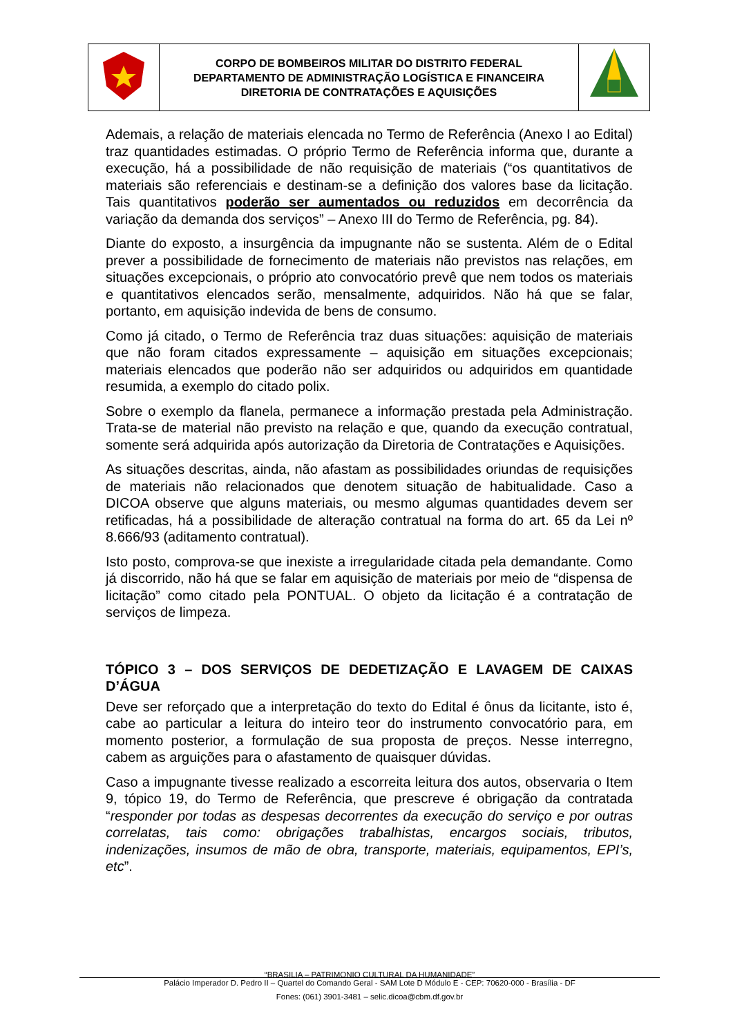| | CORPO DE BOMBEIROS MILITAR DO DISTRITO FEDERAL DEPARTAMENTO DE ADMINISTRAÇÃO LOGÍSTICA E FINANCEIRA DIRETORIA DE CONTRATAÇÕES E AQUISIÇÕES | |
Ademais, a relação de materiais elencada no Termo de Referência (Anexo I ao Edital) traz quantidades estimadas. O próprio Termo de Referência informa que, durante a execução, há a possibilidade de não requisição de materiais (“os quantitativos de materiais são referenciais e destinam-se a definição dos valores base da licitação. Tais quantitativos poderão ser aumentados ou reduzidos em decorrência da variação da demanda dos serviços” – Anexo III do Termo de Referência, pg. 84).
Diante do exposto, a insurgência da impugnante não se sustenta. Além de o Edital prever a possibilidade de fornecimento de materiais não previstos nas relações, em situações excepcionais, o próprio ato convocatório prevê que nem todos os materiais e quantitativos elencados serão, mensalmente, adquiridos. Não há que se falar, portanto, em aquisição indevida de bens de consumo.
Como já citado, o Termo de Referência traz duas situações: aquisição de materiais que não foram citados expressamente – aquisição em situações excepcionais; materiais elencados que poderão não ser adquiridos ou adquiridos em quantidade resumida, a exemplo do citado polix.
Sobre o exemplo da flanela, permanece a informação prestada pela Administração. Trata-se de material não previsto na relação e que, quando da execução contratual, somente será adquirida após autorização da Diretoria de Contratações e Aquisições.
As situações descritas, ainda, não afastam as possibilidades oriundas de requisições de materiais não relacionados que denotem situação de habitualidade. Caso a DICOA observe que alguns materiais, ou mesmo algumas quantidades devem ser retificadas, há a possibilidade de alteração contratual na forma do art. 65 da Lei nº 8.666/93 (aditamento contratual).
Isto posto, comprova-se que inexiste a irregularidade citada pela demandante. Como já discorrido, não há que se falar em aquisição de materiais por meio de “dispensa de licitação” como citado pela PONTUAL. O objeto da licitação é a contratação de serviços de limpeza.
TÓPICO 3 – DOS SERVIÇOS DE DEDETIZAÇÃO E LAVAGEM DE CAIXAS D’ÁGUA
Deve ser reforçado que a interpretação do texto do Edital é ônus da licitante, isto é, cabe ao particular a leitura do inteiro teor do instrumento convocatório para, em momento posterior, a formulação de sua proposta de preços. Nesse interregno, cabem as arguições para o afastamento de quaisquer dúvidas.
Caso a impugnante tivesse realizado a escorreita leitura dos autos, observaria o Item 9, tópico 19, do Termo de Referência, que prescreve é obrigação da contratada “responder por todas as despesas decorrentes da execução do serviço e por outras correlatas, tais como: obrigações trabalhistas, encargos sociais, tributos, indenizações, insumos de mão de obra, transporte, materiais, equipamentos, EPI’s, etc”.
“BRASILIA – PATRIMONIO CULTURAL DA HUMANIDADE”
Palácio Imperador D. Pedro II – Quartel do Comando Geral - SAM Lote D Módulo E - CEP: 70620-000 - Brasília - DF
Fones: (061) 3901-3481 – selic.dicoa@cbm.df.gov.br